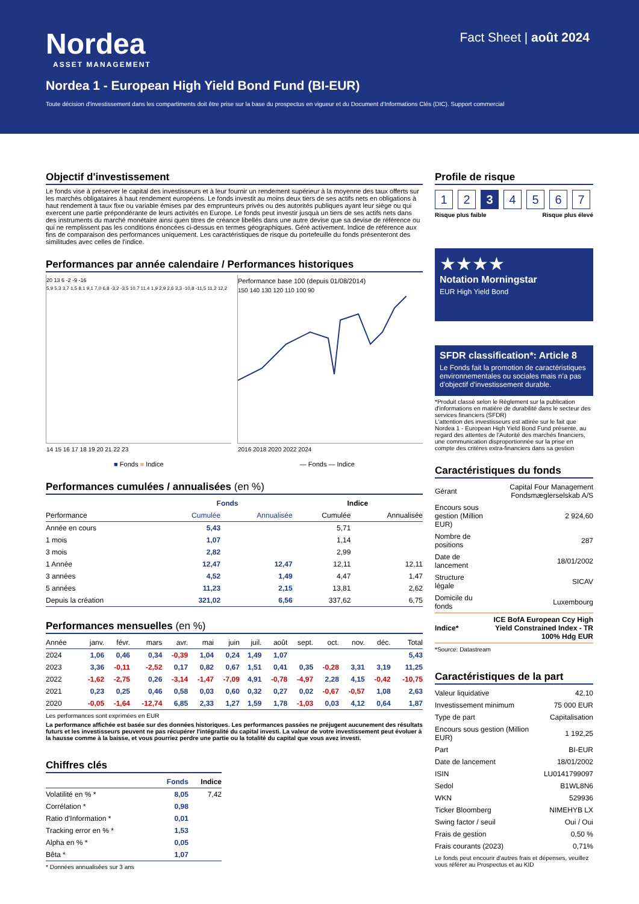Nordea
ASSET MANAGEMENT
Fact Sheet | août 2024
Nordea 1 - European High Yield Bond Fund (BI-EUR)
Toute décision d'investissement dans les compartiments doit être prise sur la base du prospectus en vigueur et du Document d'Informations Clés (DIC). Support commercial
Objectif d'investissement
Le fonds vise à préserver le capital des investisseurs et à leur fournir un rendement supérieur à la moyenne des taux offerts sur les marchés obligataires à haut rendement européens. Le fonds investit au moins deux tiers de ses actifs nets en obligations à haut rendement à taux fixe ou variable émises par des emprunteurs privés ou des autorités publiques ayant leur siège ou qui exercent une partie prépondérante de leurs activités en Europe. Le fonds peut investir jusquà un tiers de ses actifs nets dans des instruments du marché monétaire ainsi quen titres de créance libellés dans une autre devise que sa devise de référence ou qui ne remplissent pas les conditions énoncées ci-dessus en termes géographiques. Géré activement. Indice de référence aux fins de comparaison des performances uniquement. Les caractéristiques de risque du portefeuille du fonds présenteront des similitudes avec celles de l'indice.
Performances par année calendaire / Performances historiques
20 13 6 -2 -9 -16
5,9 5,3 3,7 1,5 8,1 9,1 7,0 6,8 -3,2 -3,5 10,7 11,4 1,9 2,9 2,6 3,3 -10,8 -11,5 11,2 12,2
14 15 16 17 18 19 20 21 22 23
Performance base 100 (depuis 01/08/2014)
150 140 130 120 110 100 90
2016 2018 2020 2022 2024
■ Fonds ■ Indice — Fonds — Indice
Performances cumulées / annualisées (en %)
| | Fonds | | Indice | |
| --- | --- | --- | --- | --- |
| Performance | Cumulée | Annualisée | Cumulée | Annualisée |
| Année en cours | 5,43 | | 5,71 | |
| 1 mois | 1,07 | | 1,14 | |
| 3 mois | 2,82 | | 2,99 | |
| 1 Année | 12,47 | 12,47 | 12,11 | 12,11 |
| 3 années | 4,52 | 1,49 | 4,47 | 1,47 |
| 5 années | 11,23 | 2,15 | 13,81 | 2,62 |
| Depuis la création | 321,02 | 6,56 | 337,62 | 6,75 |
Performances mensuelles (en %)
| Année | janv. | févr. | mars | avr. | mai | juin | juil. | août | sept. | oct. | nov. | déc. | Total |
| --- | --- | --- | --- | --- | --- | --- | --- | --- | --- | --- | --- | --- | --- |
| 2024 | 1,06 | 0,46 | 0,34 | -0,39 | 1,04 | 0,24 | 1,49 | 1,07 | | | | | 5,43 |
| 2023 | 3,36 | -0,11 | -2,52 | 0,17 | 0,82 | 0,67 | 1,51 | 0,41 | 0,35 | -0,28 | 3,31 | 3,19 | 11,25 |
| 2022 | -1,62 | -2,75 | 0,26 | -3,14 | -1,47 | -7,09 | 4,91 | -0,78 | -4,97 | 2,28 | 4,15 | -0,42 | -10,75 |
| 2021 | 0,23 | 0,25 | 0,46 | 0,58 | 0,03 | 0,60 | 0,32 | 0,27 | 0,02 | -0,67 | -0,57 | 1,08 | 2,63 |
| 2020 | -0,05 | -1,64 | -12,74 | 6,85 | 2,33 | 1,27 | 1,59 | 1,78 | -1,03 | 0,03 | 4,12 | 0,64 | 1,87 |
Les performances sont exprimées en EUR
La performance affichée est basée sur des données historiques. Les performances passées ne préjugent aucunement des résultats futurs et les investisseurs peuvent ne pas récupérer l'intégralité du capital investi. La valeur de votre investissement peut évoluer à la hausse comme à la baisse, et vous pourriez perdre une partie ou la totalité du capital que vous avez investi.
Chiffres clés
| | Fonds | Indice |
| --- | --- | --- |
| Volatilité en % * | 8,05 | 7,42 |
| Corrélation * | 0,98 | |
| Ratio d'Information * | 0,01 | |
| Tracking error en % * | 1,53 | |
| Alpha en % * | 0,05 | |
| Bêta * | 1,07 | |
* Données annualisées sur 3 ans
Profile de risque
1 2 3 4 5 6 7
Risque plus faible Risque plus élevé
★★★★
Notation Morningstar
EUR High Yield Bond
SFDR classification*: Article 8
Le Fonds fait la promotion de caractéristiques environnementales ou sociales mais n'a pas d'objectif d'investissement durable.
*Produit classé selon le Règlement sur la publication d'informations en matière de durabilité dans le secteur des services financiers (SFDR)
L'attention des investisseurs est attirée sur le fait que Nordea 1 - European High Yield Bond Fund présente, au regard des attentes de l'Autorité des marchés financiers, une communication disproportionnée sur la prise en compte des critères extra-financiers dans sa gestion
Caractéristiques du fonds
| Gérant | Capital Four Management Fondsmæglerselskab A/S |
| Encours sous gestion (Million EUR) | 2 924,60 |
| Nombre de positions | 287 |
| Date de lancement | 18/01/2002 |
| Structure légale | SICAV |
| Domicile du fonds | Luxembourg |
| Indice* | ICE BofA European Ccy High Yield Constrained Index - TR 100% Hdg EUR |
*Source: Datastream
Caractéristiques de la part
| Valeur liquidative | 42,10 |
| Investissement minimum | 75 000 EUR |
| Type de part | Capitalisation |
| Encours sous gestion (Million EUR) | 1 192,25 |
| Part | BI-EUR |
| Date de lancement | 18/01/2002 |
| ISIN | LU0141799097 |
| Sedol | B1WL8N6 |
| WKN | 529936 |
| Ticker Bloomberg | NIMEHYB LX |
| Swing factor / seuil | Oui / Oui |
| Frais de gestion | 0,50 % |
| Frais courants (2023) | 0,71% |
Le fonds peut encourir d'autres frais et dépenses, veuillez vous référer au Prospectus et au KID